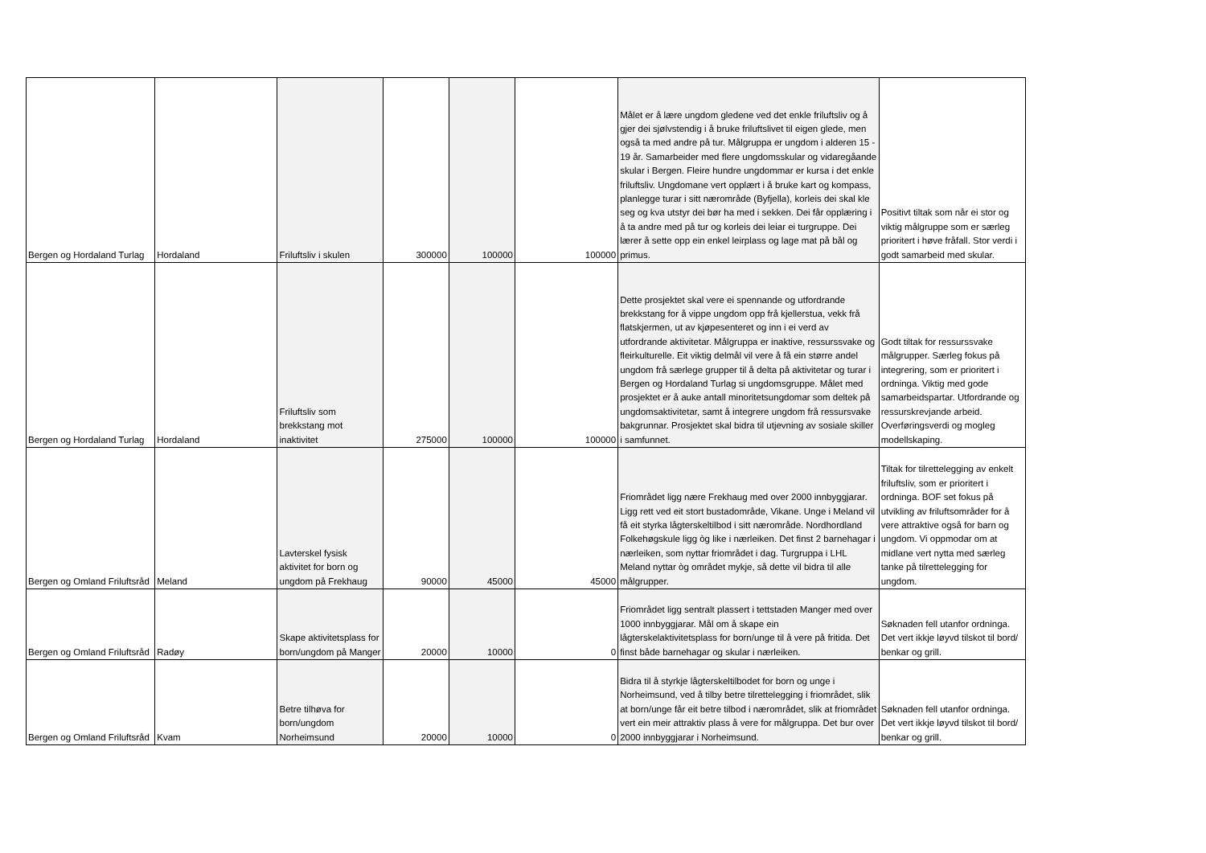| Bergen og Hordaland Turlag | Hordaland | Friluftsliv i skulen | 300000 | 100000 | 100000 | Målet er å lære ungdom gledene ved det enkle friluftsliv og å gjer dei sjølvstendig i å bruke friluftslivet til eigen glede, men også ta med andre på tur. Målgruppa er ungdom i alderen 15 - 19 år. Samarbeider med flere ungdomsskular og vidaregåande skular i Bergen. Fleire hundre ungdommar er kursa i det enkle friluftsliv. Ungdomane vert opplært i å bruke kart og kompass, planlegge turar i sitt nærområde (Byfjella), korleis dei skal kle seg og kva utstyr dei bør ha med i sekken. Dei får opplæring i å ta andre med på tur og korleis dei leiar ei turgruppe. Dei lærer å sette opp ein enkel leirplass og lage mat på bål og primus. | Positivt tiltak som når ei stor og viktig målgruppe som er særleg prioritert i høve fråfall. Stor verdi i godt samarbeid med skular. |
| Bergen og Hordaland Turlag | Hordaland | Friluftsliv som brekkstang mot inaktivitet | 275000 | 100000 | 100000 | Dette prosjektet skal vere ei spennande og utfordrande brekkstang for å vippe ungdom opp frå kjellerstua, vekk frå flatskjermen, ut av kjøpesenteret og inn i ei verd av utfordrande aktivitetar. Målgruppa er inaktive, ressurssvake og fleirkulturelle. Eit viktig delmål vil vere å få ein større andel ungdom frå særlege grupper til å delta på aktivitetar og turar i Bergen og Hordaland Turlag si ungdomsgruppe. Målet med prosjektet er å auke antall minoritetsungdomar som deltek på ungdomsaktivitetar, samt å integrere ungdom frå ressursvake bakgrunnar. Prosjektet skal bidra til utjevning av sosiale skiller i samfunnet. | Godt tiltak for ressurssvake målgrupper. Særleg fokus på integrering, som er prioritert i ordninga. Viktig med gode samarbeidspartar. Utfordrande og ressurskrevjande arbeid. Overføringsverdi og mogleg modellskaping. |
| Bergen og Omland Friluftsråd | Meland | Lavterskel fysisk aktivitet for born og ungdom på Frekhaug | 90000 | 45000 | 45000 | Friområdet ligg nære Frekhaug med over 2000 innbyggjarar. Ligg rett ved eit stort bustadområde, Vikane. Unge i Meland vil få eit styrka lågterskeltilbod i sitt nærområde. Nordhordland Folkehøgskule ligg òg like i nærleiken. Det finst 2 barnehagar i nærleiken, som nyttar friområdet i dag. Turgruppa i LHL Meland nyttar òg området mykje, så dette vil bidra til alle målgrupper. | Tiltak for tilrettelegging av enkelt friluftsliv, som er prioritert i ordninga. BOF set fokus på utvikling av friluftsområder for å vere attraktive også for barn og ungdom. Vi oppmodar om at midlane vert nytta med særleg tanke på tilrettelegging for ungdom. |
| Bergen og Omland Friluftsråd | Radøy | Skape aktivitetsplass for born/ungdom på Manger | 20000 | 10000 | 0 | Friområdet ligg sentralt plassert i tettstaden Manger med over 1000 innbyggjarar. Mål om å skape ein lågterskelaktivitetsplass for born/unge til å vere på fritida. Det finst både barnehagar og skular i nærleiken. | Søknaden fell utanfor ordninga. Det vert ikkje løyvd tilskot til bord/ benkar og grill. |
| Bergen og Omland Friluftsråd | Kvam | Betre tilhøva for born/ungdom Norheimsund | 20000 | 10000 | 0 | Bidra til å styrkje lågterskeltilbodet for born og unge i Norheimsund, ved å tilby betre tilrettelegging i friområdet, slik at born/unge får eit betre tilbod i nærområdet, slik at friområdet vert ein meir attraktiv plass å vere for målgruppa. Det bur over 2000 innbyggjarar i Norheimsund. | Søknaden fell utanfor ordninga. Det vert ikkje løyvd tilskot til bord/ benkar og grill. |